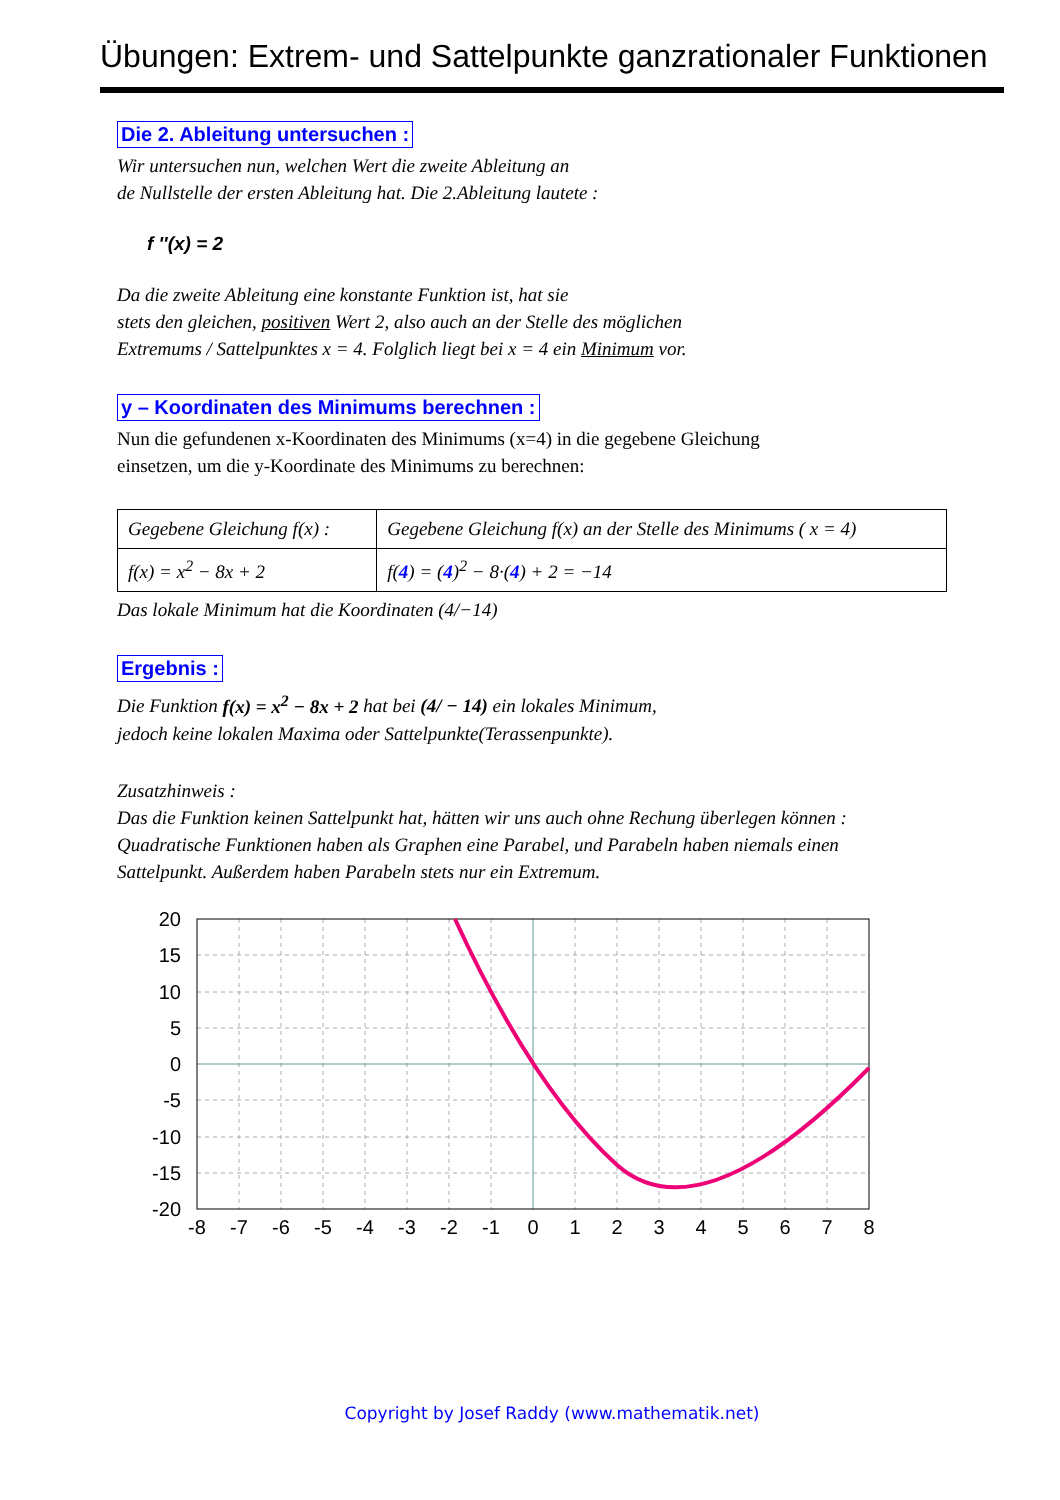Übungen: Extrem- und Sattelpunkte ganzrationaler Funktionen
Die 2. Ableitung untersuchen :
Wir untersuchen nun, welchen Wert die zweite Ableitung an
de Nullstelle der ersten Ableitung hat. Die 2.Ableitung lautete :
f ''(x) = 2
Da die zweite Ableitung eine konstante Funktion ist, hat sie
stets den gleichen, positiven Wert 2, also auch an der Stelle des möglichen
Extremums / Sattelpunktes x = 4. Folglich liegt bei x = 4 ein Minimum vor.
y – Koordinaten des Minimums berechnen :
Nun die gefundenen x-Koordinaten des Minimums (x=4) in die gegebene Gleichung
einsetzen, um die y-Koordinate des Minimums zu berechnen:
| Gegebene Gleichung f(x) : | Gegebene Gleichung f(x) an der Stelle des Minimums ( x = 4) |
| f(x) = x<sup>2</sup> − 8x + 2 | f( 4 ) = ( 4 )<sup>2</sup> − 8·( 4 ) + 2 = −14 |
Das lokale Minimum hat die Koordinaten (4/−14)
Ergebnis :
Die Funktion f(x) = x<sup>2</sup> − 8x + 2 hat bei (4/ − 14) ein lokales Minimum,
jedoch keine lokalen Maxima oder Sattelpunkte(Terassenpunkte).
Zusatzhinweis :
Das die Funktion keinen Sattelpunkt hat, hätten wir uns auch ohne Rechung überlegen können :
Quadratische Funktionen haben als Graphen eine Parabel, und Parabeln haben niemals einen
Sattelpunkt. Außerdem haben Parabeln stets nur ein Extremum.
20
15
10
5
0
-5
-10
-15
-20
-8
-7
-6
-5
-4
-3
-2
-1
0
1
2
3
4
5
6
7
8
Copyright by Josef Raddy (www.mathematik.net)